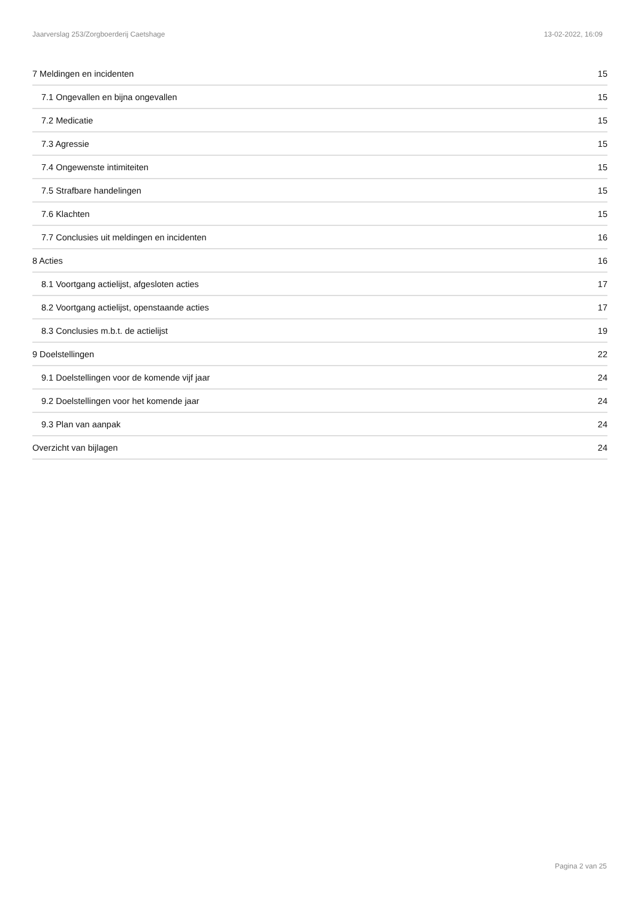Jaarverslag 253/Zorgboerderij Caetshage 13-02-2022, 16:09
7 Meldingen en incidenten 15
7.1 Ongevallen en bijna ongevallen 15
7.2 Medicatie 15
7.3 Agressie 15
7.4 Ongewenste intimiteiten 15
7.5 Strafbare handelingen 15
7.6 Klachten 15
7.7 Conclusies uit meldingen en incidenten 16
8 Acties 16
8.1 Voortgang actielijst, afgesloten acties 17
8.2 Voortgang actielijst, openstaande acties 17
8.3 Conclusies m.b.t. de actielijst 19
9 Doelstellingen 22
9.1 Doelstellingen voor de komende vijf jaar 24
9.2 Doelstellingen voor het komende jaar 24
9.3 Plan van aanpak 24
Overzicht van bijlagen 24
Pagina 2 van 25